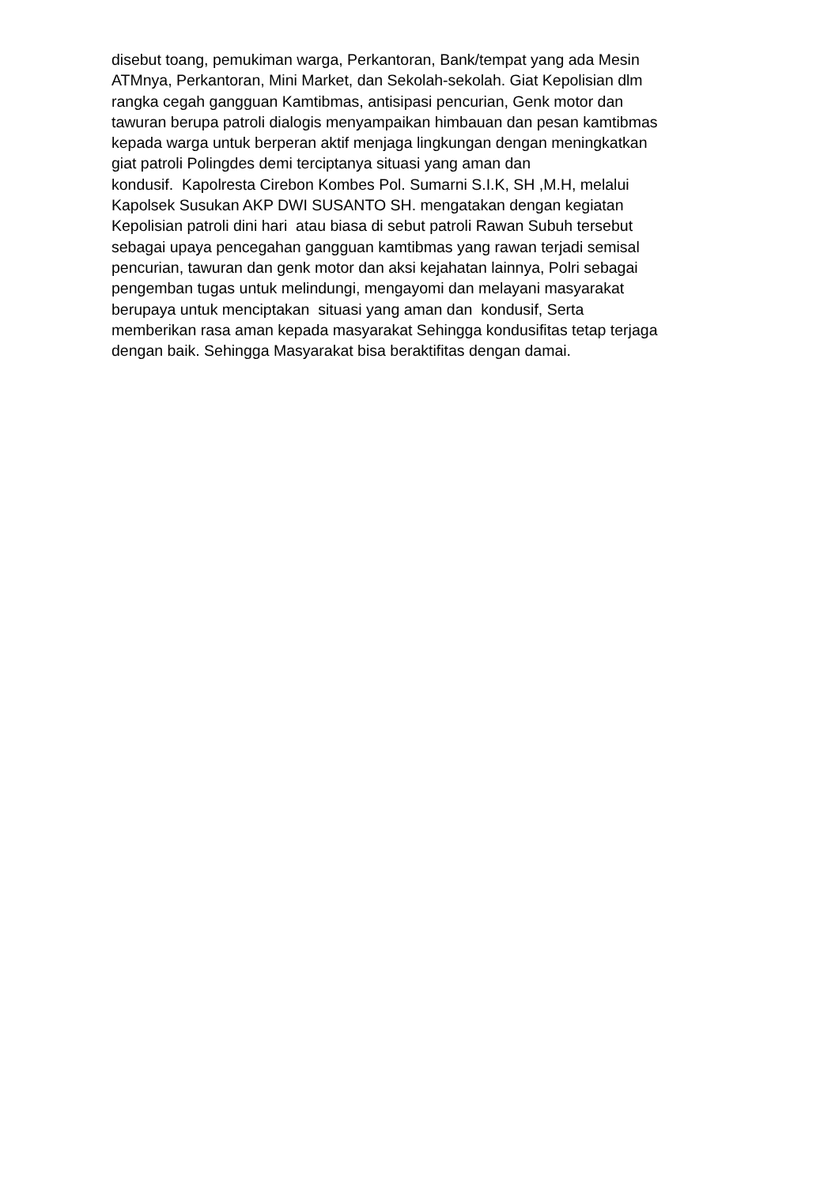disebut toang, pemukiman warga, Perkantoran, Bank/tempat yang ada Mesin
ATMnya, Perkantoran, Mini Market, dan Sekolah-sekolah. Giat Kepolisian dlm
rangka cegah gangguan Kamtibmas, antisipasi pencurian, Genk motor dan
tawuran berupa patroli dialogis menyampaikan himbauan dan pesan kamtibmas
kepada warga untuk berperan aktif menjaga lingkungan dengan meningkatkan
giat patroli Polingdes demi terciptanya situasi yang aman dan
kondusif. Kapolresta Cirebon Kombes Pol. Sumarni S.I.K, SH ,M.H, melalui
Kapolsek Susukan AKP DWI SUSANTO SH. mengatakan dengan kegiatan
Kepolisian patroli dini hari atau biasa di sebut patroli Rawan Subuh tersebut
sebagai upaya pencegahan gangguan kamtibmas yang rawan terjadi semisal
pencurian, tawuran dan genk motor dan aksi kejahatan lainnya, Polri sebagai
pengemban tugas untuk melindungi, mengayomi dan melayani masyarakat
berupaya untuk menciptakan situasi yang aman dan kondusif, Serta
memberikan rasa aman kepada masyarakat Sehingga kondusifitas tetap terjaga
dengan baik. Sehingga Masyarakat bisa beraktifitas dengan damai.